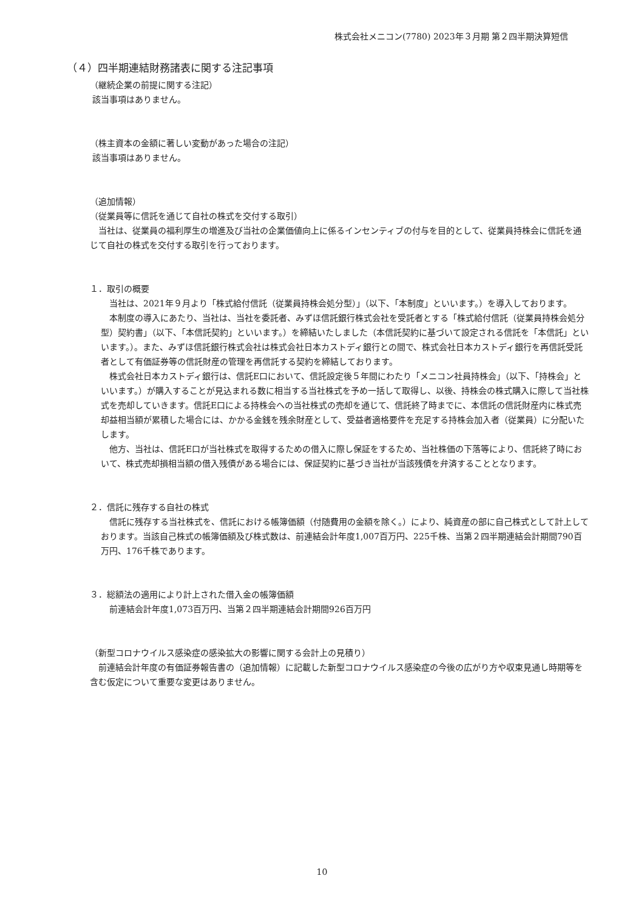株式会社メニコン(7780) 2023年３月期 第２四半期決算短信
（４）四半期連結財務諸表に関する注記事項
（継続企業の前提に関する注記）
該当事項はありません。
（株主資本の金額に著しい変動があった場合の注記）
該当事項はありません。
（追加情報）
（従業員等に信託を通じて自社の株式を交付する取引）
　当社は、従業員の福利厚生の増進及び当社の企業価値向上に係るインセンティブの付与を目的として、従業員持株会に信託を通じて自社の株式を交付する取引を行っております。
１．取引の概要
　当社は、2021年９月より「株式給付信託（従業員持株会処分型）」（以下、「本制度」といいます。）を導入しております。
　本制度の導入にあたり、当社は、当社を委託者、みずほ信託銀行株式会社を受託者とする「株式給付信託（従業員持株会処分型）契約書」（以下、「本信託契約」といいます。）を締結いたしました（本信託契約に基づいて設定される信託を「本信託」といいます。）。また、みずほ信託銀行株式会社は株式会社日本カストディ銀行との間で、株式会社日本カストディ銀行を再信託受託者として有価証券等の信託財産の管理を再信託する契約を締結しております。
　株式会社日本カストディ銀行は、信託E口において、信託設定後５年間にわたり「メニコン社員持株会」（以下、「持株会」といいます。）が購入することが見込まれる数に相当する当社株式を予め一括して取得し、以後、持株会の株式購入に際して当社株式を売却していきます。信託E口による持株会への当社株式の売却を通じて、信託終了時までに、本信託の信託財産内に株式売却益相当額が累積した場合には、かかる金銭を残余財産として、受益者適格要件を充足する持株会加入者（従業員）に分配いたします。
　他方、当社は、信託E口が当社株式を取得するための借入に際し保証をするため、当社株価の下落等により、信託終了時において、株式売却損相当額の借入残債がある場合には、保証契約に基づき当社が当該残債を弁済することとなります。
２．信託に残存する自社の株式
　信託に残存する当社株式を、信託における帳簿価額（付随費用の金額を除く。）により、純資産の部に自己株式として計上しております。当該自己株式の帳簿価額及び株式数は、前連結会計年度1,007百万円、225千株、当第２四半期連結会計期間790百万円、176千株であります。
３．総額法の適用により計上された借入金の帳簿価額
　前連結会計年度1,073百万円、当第２四半期連結会計期間926百万円
（新型コロナウイルス感染症の感染拡大の影響に関する会計上の見積り）
　前連結会計年度の有価証券報告書の（追加情報）に記載した新型コロナウイルス感染症の今後の広がり方や収束見通し時期等を含む仮定について重要な変更はありません。
10